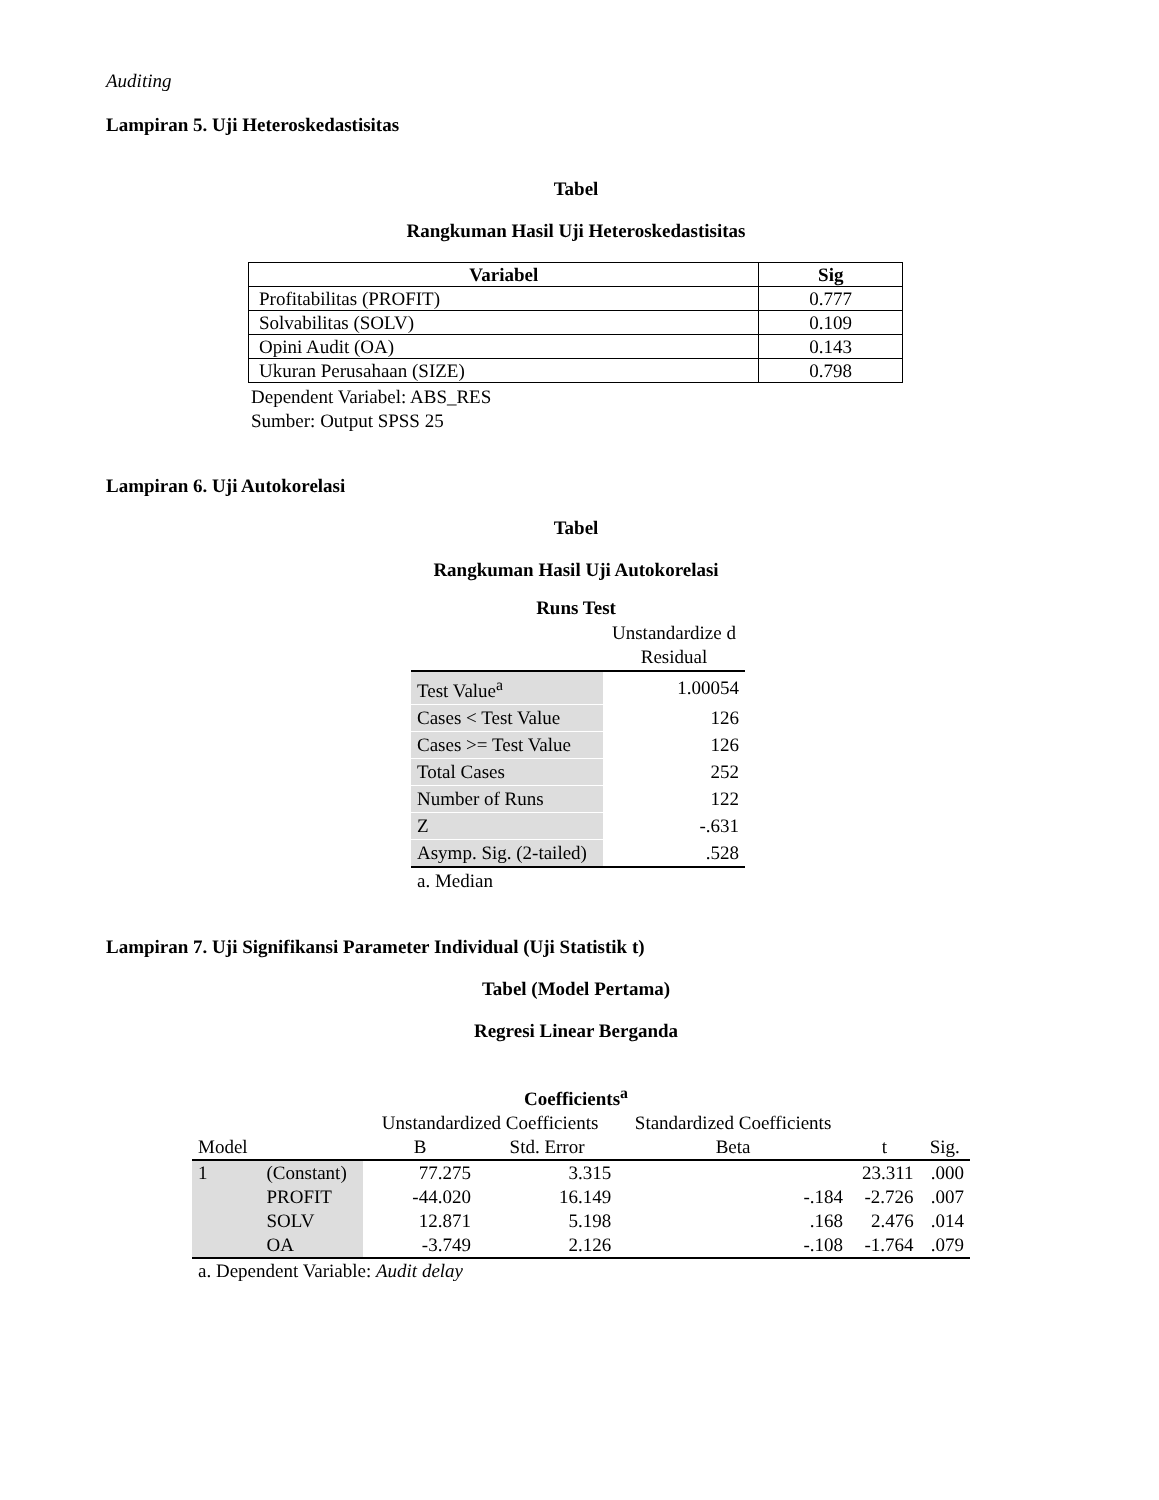Auditing
Lampiran 5. Uji Heteroskedastisitas
Tabel
Rangkuman Hasil Uji Heteroskedastisitas
| Variabel | Sig |
| --- | --- |
| Profitabilitas (PROFIT) | 0.777 |
| Solvabilitas (SOLV) | 0.109 |
| Opini Audit (OA) | 0.143 |
| Ukuran Perusahaan (SIZE) | 0.798 |
Dependent Variabel: ABS_RES
Sumber: Output SPSS 25
Lampiran 6. Uji Autokorelasi
Tabel
Rangkuman Hasil Uji Autokorelasi
Runs Test
| | Unstandardize d Residual |
| Test Value<sup>a</sup> | 1.00054 |
| Cases < Test Value | 126 |
| Cases >= Test Value | 126 |
| Total Cases | 252 |
| Number of Runs | 122 |
| Z | -.631 |
| Asymp. Sig. (2-tailed) | .528 |
| a. Median | |
Lampiran 7. Uji Signifikansi Parameter Individual (Uji Statistik t)
Tabel (Model Pertama)
Regresi Linear Berganda
Coefficients<sup>a</sup>
| | | Unstandardized Coefficients | | Standardized Coefficients | | |
| Model | | B | Std. Error | Beta | t | Sig. |
| 1 | (Constant) | 77.275 | 3.315 | | 23.311 | .000 |
| | PROFIT | -44.020 | 16.149 | -.184 | -2.726 | .007 |
| | SOLV | 12.871 | 5.198 | .168 | 2.476 | .014 |
| | OA | -3.749 | 2.126 | -.108 | -1.764 | .079 |
| a. Dependent Variable: Audit delay | | | | | | |